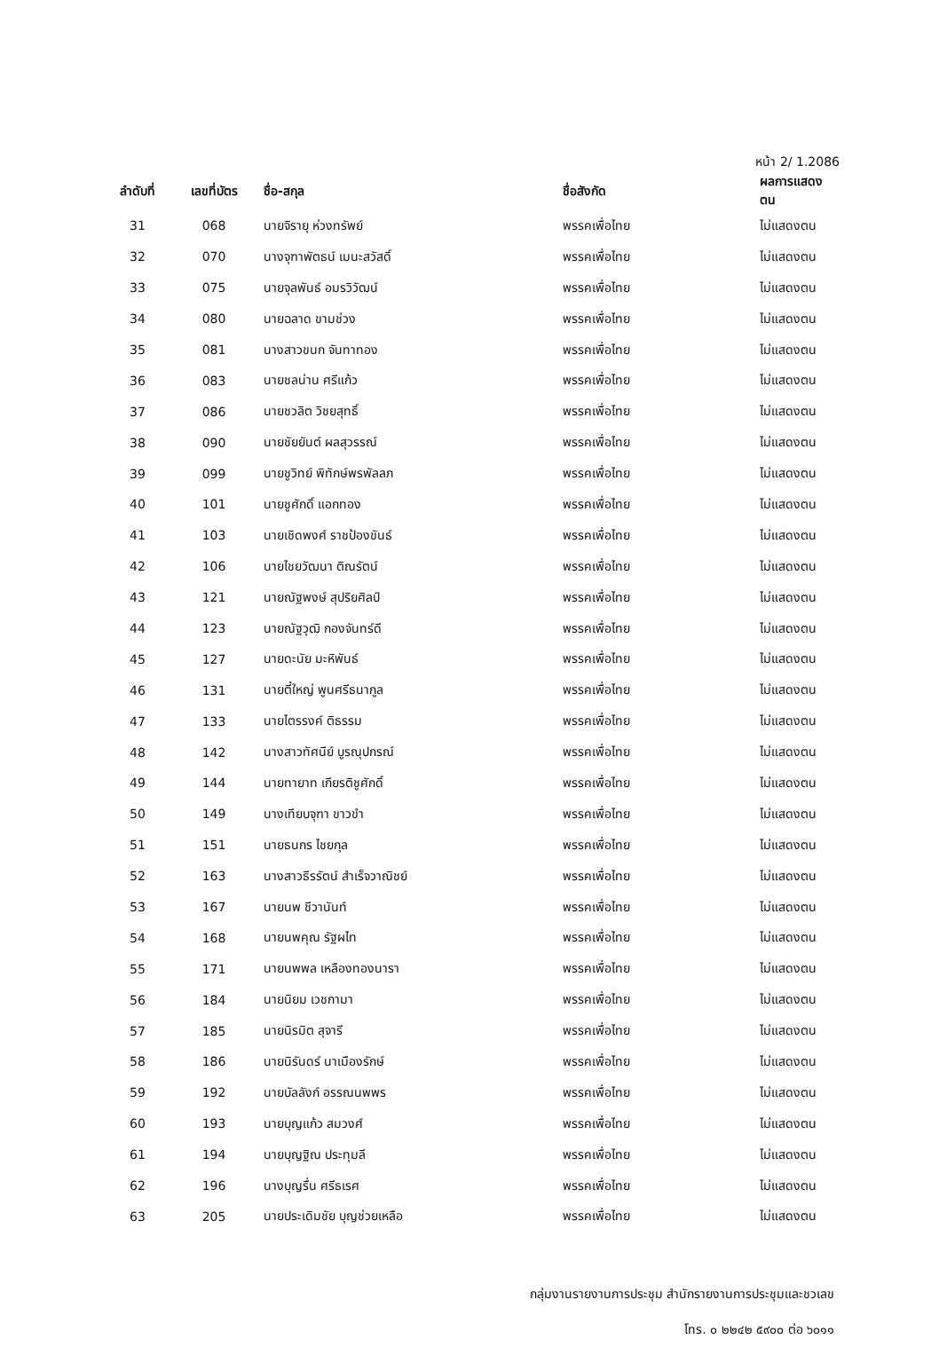หน้า 2/ 1.2086
| ลำดับที่ | เลขที่บัตร | ชื่อ-สกุล | ชื่อสังกัด | ผลการแสดงตน |
| --- | --- | --- | --- | --- |
| 31 | 068 | นายจิรายุ ห่วงทรัพย์ | พรรคเพื่อไทย | ไม่แสดงตน |
| 32 | 070 | นางจุฑาพัตธน์ เมนะสวัสดิ์ | พรรคเพื่อไทย | ไม่แสดงตน |
| 33 | 075 | นายจุลพันธ์ อมรวิวัฒน์ | พรรคเพื่อไทย | ไม่แสดงตน |
| 34 | 080 | นายฉลาด ขามช่วง | พรรคเพื่อไทย | ไม่แสดงตน |
| 35 | 081 | นางสาวขนก จันทาทอง | พรรคเพื่อไทย | ไม่แสดงตน |
| 36 | 083 | นายชลน่าน ศรีแก้ว | พรรคเพื่อไทย | ไม่แสดงตน |
| 37 | 086 | นายชวลิต วิชยสุทธิ์ | พรรคเพื่อไทย | ไม่แสดงตน |
| 38 | 090 | นายชัยยันต์ ผลสุวรรณ์ | พรรคเพื่อไทย | ไม่แสดงตน |
| 39 | 099 | นายชูวิทย์ พิทักษ์พรพัลลภ | พรรคเพื่อไทย | ไม่แสดงตน |
| 40 | 101 | นายชูศักดิ์ แอกทอง | พรรคเพื่อไทย | ไม่แสดงตน |
| 41 | 103 | นายเชิดพงศ์ ราชป้องขันธ์ | พรรคเพื่อไทย | ไม่แสดงตน |
| 42 | 106 | นายไชยวัฒนา ติณรัตน์ | พรรคเพื่อไทย | ไม่แสดงตน |
| 43 | 121 | นายณัฐพงษ์ สุปริยศิลป์ | พรรคเพื่อไทย | ไม่แสดงตน |
| 44 | 123 | นายณัฐวุฒิ กองจันทร์ดี | พรรคเพื่อไทย | ไม่แสดงตน |
| 45 | 127 | นายดะนัย มะหิพันธ์ | พรรคเพื่อไทย | ไม่แสดงตน |
| 46 | 131 | นายตี๋ใหญ่ พูนศรีธนากูล | พรรคเพื่อไทย | ไม่แสดงตน |
| 47 | 133 | นายไตรรงค์ ติธรรม | พรรคเพื่อไทย | ไม่แสดงตน |
| 48 | 142 | นางสาวทัศนีย์ บูรณุปกรณ์ | พรรคเพื่อไทย | ไม่แสดงตน |
| 49 | 144 | นายทายาท เกียรติชูศักดิ์ | พรรคเพื่อไทย | ไม่แสดงตน |
| 50 | 149 | นางเทียบจุฑา ขาวขำ | พรรคเพื่อไทย | ไม่แสดงตน |
| 51 | 151 | นายธนกร ไชยกุล | พรรคเพื่อไทย | ไม่แสดงตน |
| 52 | 163 | นางสาวธีรรัตน์ สำเร็จวาณิชย์ | พรรคเพื่อไทย | ไม่แสดงตน |
| 53 | 167 | นายนพ ชีวานันท์ | พรรคเพื่อไทย | ไม่แสดงตน |
| 54 | 168 | นายนพคุณ รัฐผไท | พรรคเพื่อไทย | ไม่แสดงตน |
| 55 | 171 | นายนพพล เหลืองทองนารา | พรรคเพื่อไทย | ไม่แสดงตน |
| 56 | 184 | นายนิยม เวชกามา | พรรคเพื่อไทย | ไม่แสดงตน |
| 57 | 185 | นายนิรมิต สุจารี | พรรคเพื่อไทย | ไม่แสดงตน |
| 58 | 186 | นายนิรันดร์ นาเมืองรักษ์ | พรรคเพื่อไทย | ไม่แสดงตน |
| 59 | 192 | นายบัลลังก์ อรรณนพพร | พรรคเพื่อไทย | ไม่แสดงตน |
| 60 | 193 | นายบุญแก้ว สมวงศ์ | พรรคเพื่อไทย | ไม่แสดงตน |
| 61 | 194 | นายบุญฐิณ ประทุมลี | พรรคเพื่อไทย | ไม่แสดงตน |
| 62 | 196 | นางบุญรื่น ศรีธเรศ | พรรคเพื่อไทย | ไม่แสดงตน |
| 63 | 205 | นายประเดิมชัย บุญช่วยเหลือ | พรรคเพื่อไทย | ไม่แสดงตน |
กลุ่มงานรายงานการประชุม สำนักรายงานการประชุมและชวเลข
โทร. ๐ ๒๒๔๒ ๕๙๐๐ ต่อ ๖๐๑๑